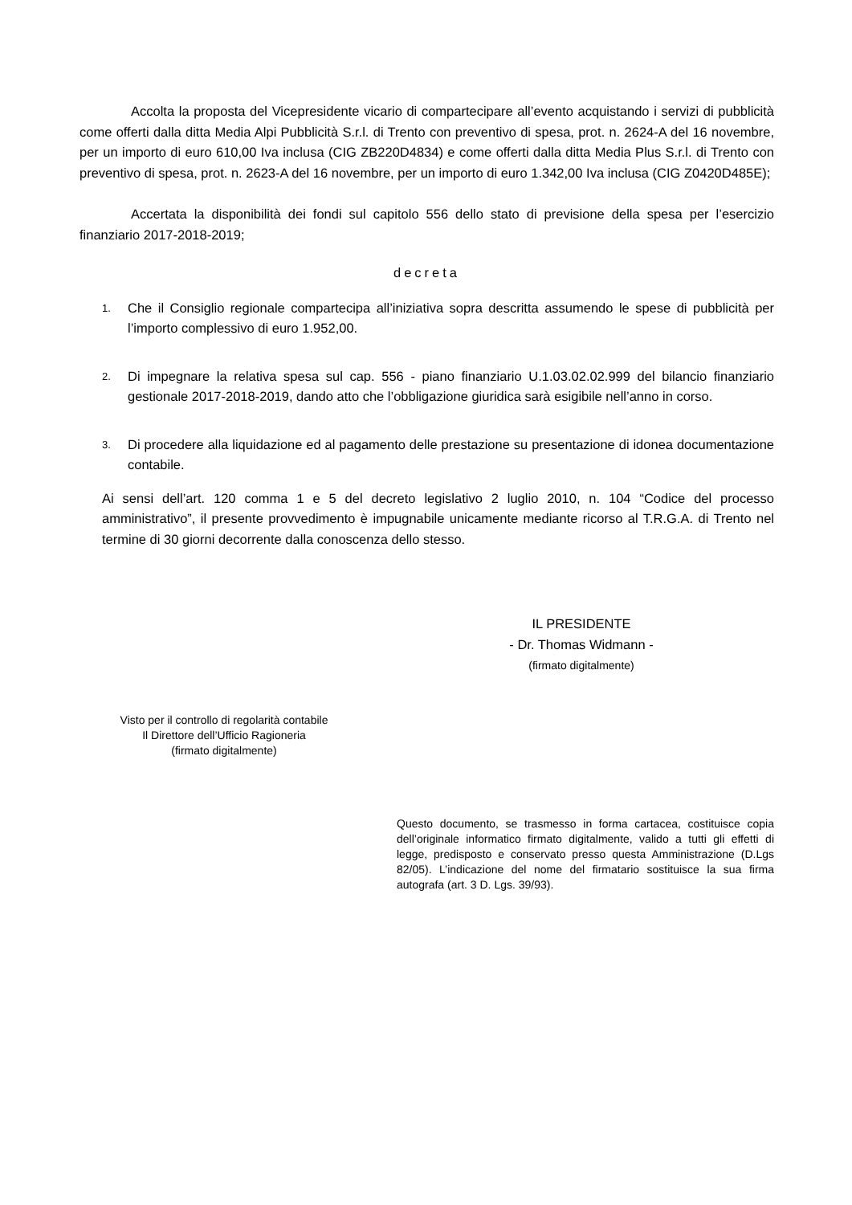Accolta la proposta del Vicepresidente vicario di compartecipare all’evento acquistando i servizi di pubblicità come offerti dalla ditta Media Alpi Pubblicità S.r.l. di Trento con preventivo di spesa, prot. n. 2624-A del 16 novembre, per un importo di euro 610,00 Iva inclusa (CIG ZB220D4834) e come offerti dalla ditta Media Plus S.r.l. di Trento con preventivo di spesa, prot. n. 2623-A del 16 novembre, per un importo di euro 1.342,00 Iva inclusa (CIG Z0420D485E);
Accertata la disponibilità dei fondi sul capitolo 556 dello stato di previsione della spesa per l’esercizio finanziario 2017-2018-2019;
decreta
1. Che il Consiglio regionale compartecipa all’iniziativa sopra descritta assumendo le spese di pubblicità per l’importo complessivo di euro 1.952,00.
2. Di impegnare la relativa spesa sul cap. 556 - piano finanziario U.1.03.02.02.999 del bilancio finanziario gestionale 2017-2018-2019, dando atto che l’obbligazione giuridica sarà esigibile nell’anno in corso.
3. Di procedere alla liquidazione ed al pagamento delle prestazione su presentazione di idonea documentazione contabile.
Ai sensi dell’art. 120 comma 1 e 5 del decreto legislativo 2 luglio 2010, n. 104 “Codice del processo amministrativo”, il presente provvedimento è impugnabile unicamente mediante ricorso al T.R.G.A. di Trento nel termine di 30 giorni decorrente dalla conoscenza dello stesso.
IL PRESIDENTE
- Dr. Thomas Widmann -
(firmato digitalmente)
Visto per il controllo di regolarità contabile
Il Direttore dell’Ufficio Ragioneria
(firmato digitalmente)
Questo documento, se trasmesso in forma cartacea, costituisce copia dell’originale informatico firmato digitalmente, valido a tutti gli effetti di legge, predisposto e conservato presso questa Amministrazione (D.Lgs 82/05). L’indicazione del nome del firmatario sostituisce la sua firma autografa (art. 3 D. Lgs. 39/93).